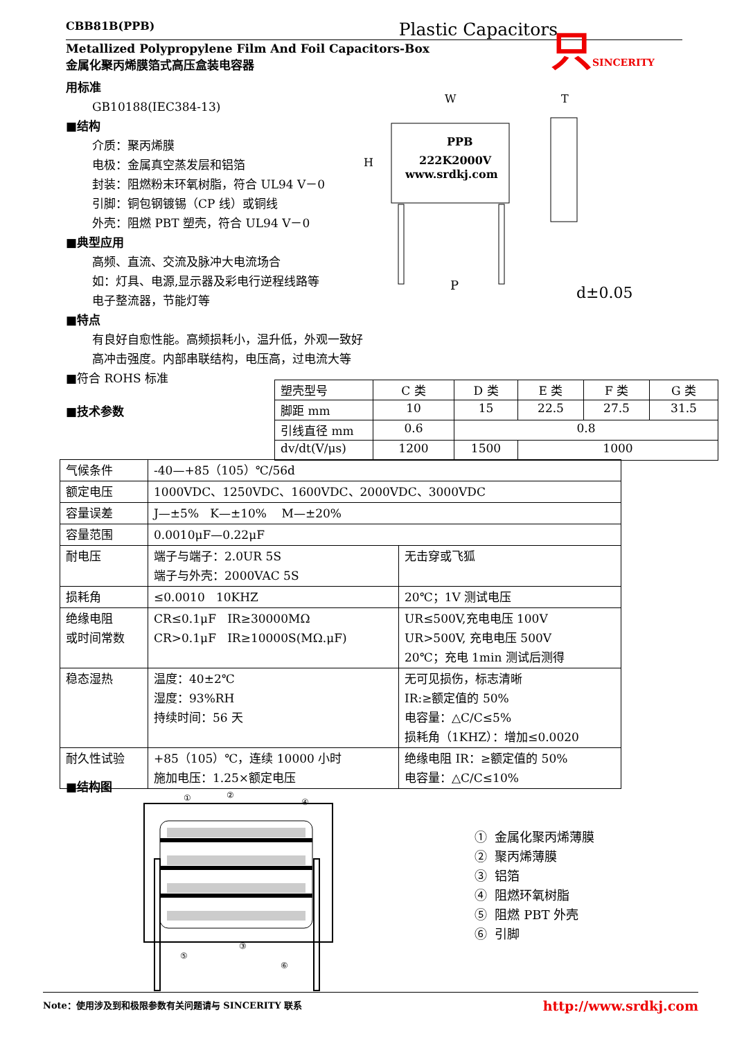CBB81B(PPB) Plastic Capacitors
Metallized Polypropylene Film And Foil Capacitors-Box
金属化聚丙烯膜箔式高压盒装电容器
只SINCERITY
用标准
GB10188(IEC384-13)
■结构
介质：聚丙烯膜
电极：金属真空蒸发层和铝箔
封装：阻燃粉末环氧树脂，符合 UL94 V－0
引脚：铜包钢镀锡（CP 线）或铜线
外壳：阻燃 PBT 塑壳，符合 UL94 V－0
■典型应用
高频、直流、交流及脉冲大电流场合
如：灯具、电源,显示器及彩电行逆程线路等
电子整流器，节能灯等
■特点
有良好自愈性能。高频损耗小，温升低，外观一致好
高冲击强度。内部串联结构，电压高，过电流大等
■符合 ROHS 标准
■技术参数
PPB
222K2000V
www.srdkj.com
W
H
P
T
d±0.05
| 塑壳型号 | C 类 | D 类 | E 类 | F 类 | G 类 |
| 脚距 mm | 10 | 15 | 22.5 | 27.5 | 31.5 |
| 引线直径 mm | 0.6 | 0.8 | | | |
| dv/dt(V/μs) | 1200 | 1500 | 1000 | | |
| 气候条件 | -40—+85（105）℃/56d | |
| 额定电压 | 1000VDC、1250VDC、1600VDC、2000VDC、3000VDC | |
| 容量误差 | J—±5% K—±10% M—±20% | |
| 容量范围 | 0.0010μF—0.22μF | |
| 耐电压 | 端子与端子：2.0UR 5S 端子与外壳：2000VAC 5S | 无击穿或飞狐 |
| 损耗角 | ≤0.0010 10KHZ | 20℃；1V 测试电压 |
| 绝缘电阻 或时间常数 | CR≤0.1μF IR≥30000MΩ CR>0.1μF IR≥10000S(MΩ.μF) | UR≤500V,充电电压 100V UR>500V, 充电电压 500V 20℃；充电 1min 测试后测得 |
| 稳态湿热 | 温度：40±2℃ 湿度：93%RH 持续时间：56 天 | 无可见损伤，标志清晰 IR:≥额定值的 50% 电容量：△C/C≤5% 损耗角（1KHZ）：增加≤0.0020 |
| 耐久性试验 | +85（105）℃，连续 10000 小时 施加电压：1.25×额定电压 | 绝缘电阻 IR：≥额定值的 50% 电容量：△C/C≤10% |
■结构图
①
②
④
③
⑤
⑥
① 金属化聚丙烯薄膜
② 聚丙烯薄膜
③ 铝箔
④ 阻燃环氧树脂
⑤ 阻燃 PBT 外壳
⑥ 引脚
Note：使用涉及到和极限参数有关问题请与 SINCERITY 联系 http://www.srdkj.com